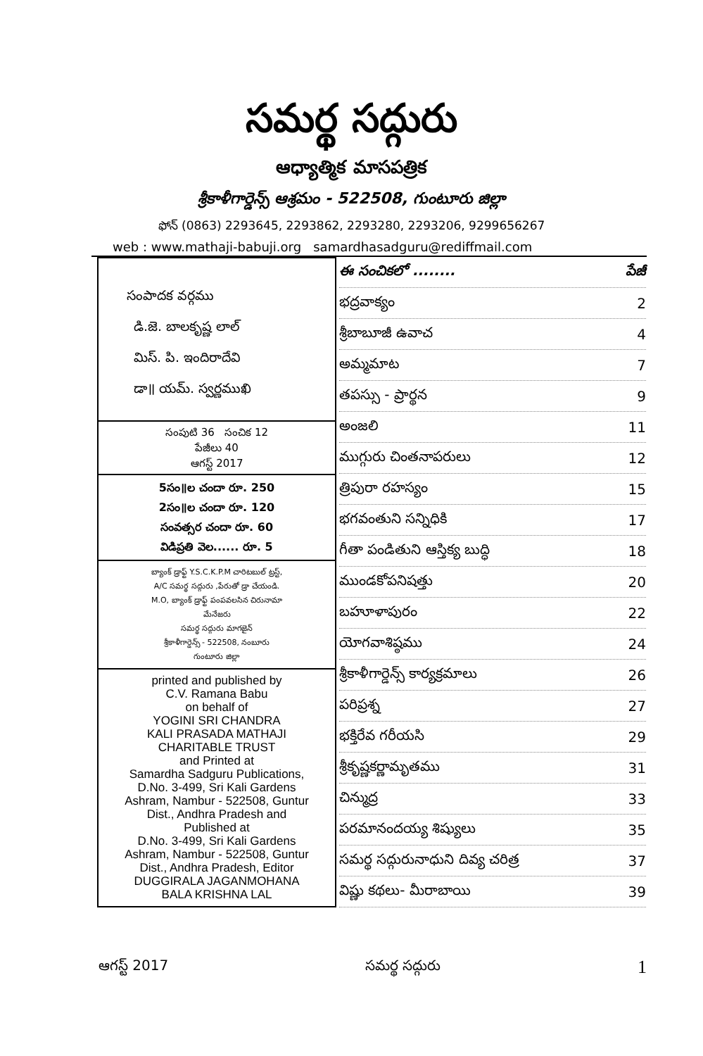సమర్థ సద్గురు
ఆధ్యాత్మిక మాసపత్రిక
శ్రీకాళీగార్డెన్స్ ఆశ్రమం - 522508, గుంటూరు జిల్లా
ఫోన్ (0863) 2293645, 2293862, 2293280, 2293206, 9299656267
web : www.mathaji-babuji.org samardhasadguru@rediffmail.com
సంపాదక వర్గము
డి.జె. బాలకృష్ణ లాల్
మిస్. పి. ఇందిరాదేవి
డా॥ యమ్. స్వర్ణముఖి
సంపుటి 36 సంచిక 12
పేజీలు 40
ఆగస్ట్ 2017
5సం॥ల చందా రూ. 250
2సం॥ల చందా రూ. 120
సంవత్సర చందా రూ. 60
విడిప్రతి వెల...... రూ. 5
బ్యాంక్ డ్రాఫ్ట్ Y.S.C.K.P.M చారిటబుల్ ట్రస్ట్,
A/C సమర్థ సద్గురు ,పేరుతో డ్రా చేయండి.
M.O, బ్యాంక్ డ్రాఫ్ట్ పంపవలసిన చిరునామా
మేనేజరు
సమర్థ సద్గురు మాగజైన్
శ్రీకాళీగార్డెన్స్ - 522508, నంబూరు
గుంటూరు జిల్లా
printed and published by
C.V. Ramana Babu
on behalf of
YOGINI SRI CHANDRA
KALI PRASADA MATHAJI
CHARITABLE TRUST
and Printed at
Samardha Sadguru Publications,
D.No. 3-499, Sri Kali Gardens
Ashram, Nambur - 522508, Guntur
Dist., Andhra Pradesh and
Published at
D.No. 3-499, Sri Kali Gardens
Ashram, Nambur - 522508, Guntur
Dist., Andhra Pradesh, Editor
DUGGIRALA JAGANMOHANA
BALA KRISHNA LAL
ఈ సంచికలో ........ పేజీ
భద్రవాక్యం 2
శ్రీబాబూజీ ఉవాచ 4
అమ్మమాట 7
తపస్సు - ప్రార్థన 9
అంజలి 11
ముగ్గురు చింతనాపరులు 12
త్రిపురా రహస్యం 15
భగవంతుని సన్నిధికి 17
గీతా పండితుని ఆస్తిక్య బుద్ధి 18
ముండకోపనిషత్తు 20
బహూళాపురం 22
యోగవాశిష్ఠము 24
శ్రీకాళీగార్డెన్స్ కార్యక్రమాలు 26
పరిప్రశ్న 27
భక్తిరేవ గరీయసి 29
శ్రీకృష్ణకర్ణామృతము 31
చిన్ముద్ర 33
పరమానందయ్య శిష్యులు 35
సమర్థ సద్గురునాధుని దివ్య చరిత్ర 37
విష్ణు కథలు- మీరాబాయి 39
ఆగస్ట్ 2017 సమర్థ సద్గురు 1